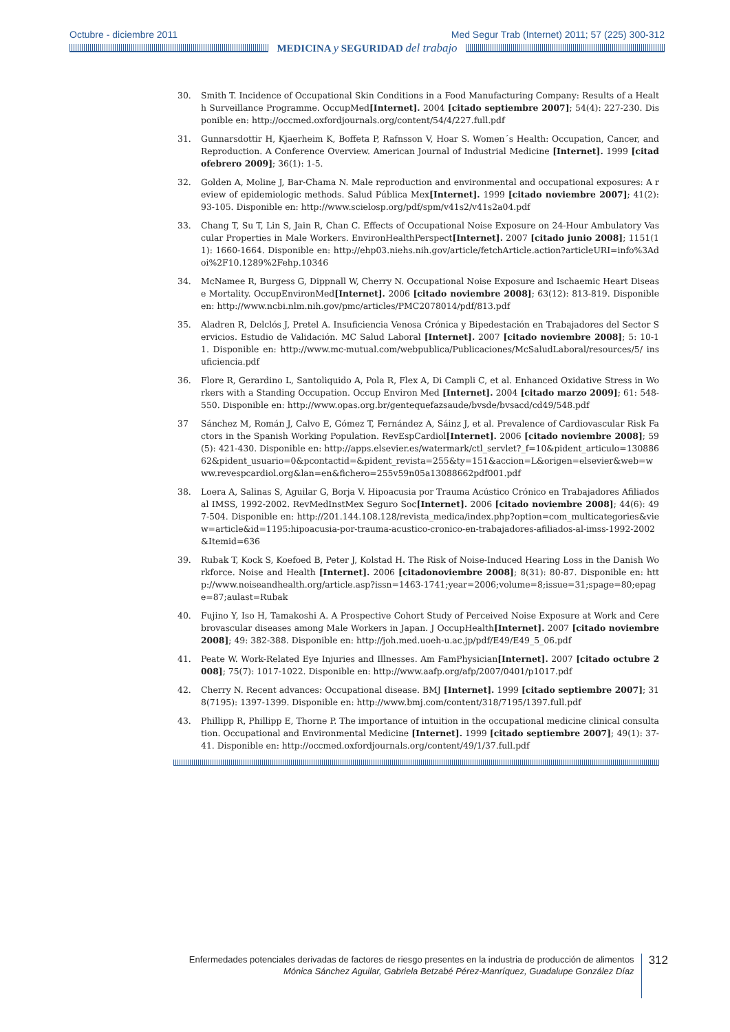Octubre - diciembre 2011 Med Segur Trab (Internet) 2011; 57 (225) 300-312
MEDICINA y SEGURIDAD del trabajo
30. Smith T. Incidence of Occupational Skin Conditions in a Food Manufacturing Company: Results of a Health Surveillance Programme. OccupMed[Internet]. 2004 [citado septiembre 2007]; 54(4): 227-230. Disponible en: http://occmed.oxfordjournals.org/content/54/4/227.full.pdf
31. Gunnarsdottir H, Kjaerheim K, Boffeta P, Rafnsson V, Hoar S. Women´s Health: Occupation, Cancer, and Reproduction. A Conference Overview. American Journal of Industrial Medicine [Internet]. 1999 [citadofebrero 2009]; 36(1): 1-5.
32. Golden A, Moline J, Bar-Chama N. Male reproduction and environmental and occupational exposures: A review of epidemiologic methods. Salud Pública Mex[Internet]. 1999 [citado noviembre 2007]; 41(2): 93-105. Disponible en: http://www.scielosp.org/pdf/spm/v41s2/v41s2a04.pdf
33. Chang T, Su T, Lin S, Jain R, Chan C. Effects of Occupational Noise Exposure on 24-Hour Ambulatory Vascular Properties in Male Workers. EnvironHealthPerspect[Internet]. 2007 [citado junio 2008]; 1151(11): 1660-1664. Disponible en: http://ehp03.niehs.nih.gov/article/fetchArticle.action?articleURI=info%3Adoi%2F10.1289%2Fehp.10346
34. McNamee R, Burgess G, Dippnall W, Cherry N. Occupational Noise Exposure and Ischaemic Heart Disease Mortality. OccupEnvironMed[Internet]. 2006 [citado noviembre 2008]; 63(12): 813-819. Disponible en: http://www.ncbi.nlm.nih.gov/pmc/articles/PMC2078014/pdf/813.pdf
35. Aladren R, Delclós J, Pretel A. Insuficiencia Venosa Crónica y Bipedestación en Trabajadores del Sector Servicios. Estudio de Validación. MC Salud Laboral [Internet]. 2007 [citado noviembre 2008]; 5: 10-11. Disponible en: http://www.mc-mutual.com/webpublica/Publicaciones/McSaludLaboral/resources/5/ insuficiencia.pdf
36. Flore R, Gerardino L, Santoliquido A, Pola R, Flex A, Di Campli C, et al. Enhanced Oxidative Stress in Workers with a Standing Occupation. Occup Environ Med [Internet]. 2004 [citado marzo 2009]; 61: 548-550. Disponible en: http://www.opas.org.br/gentequefazsaude/bvsde/bvsacd/cd49/548.pdf
37 Sánchez M, Román J, Calvo E, Gómez T, Fernández A, Sáinz J, et al. Prevalence of Cardiovascular Risk Factors in the Spanish Working Population. RevEspCardiol[Internet]. 2006 [citado noviembre 2008]; 59(5): 421-430. Disponible en: http://apps.elsevier.es/watermark/ctl_servlet?_f=10&pident_articulo=13088662&pident_usuario=0&pcontactid=&pident_revista=255&ty=151&accion=L&origen=elsevier&web=www.revespcardiol.org&lan=en&fichero=255v59n05a13088662pdf001.pdf
38. Loera A, Salinas S, Aguilar G, Borja V. Hipoacusia por Trauma Acústico Crónico en Trabajadores Afiliados al IMSS, 1992-2002. RevMedInstMex Seguro Soc[Internet]. 2006 [citado noviembre 2008]; 44(6): 497-504. Disponible en: http://201.144.108.128/revista_medica/index.php?option=com_multicategories&view=article&id=1195:hipoacusia-por-trauma-acustico-cronico-en-trabajadores-afiliados-al-imss-1992-2002&Itemid=636
39. Rubak T, Kock S, Koefoed B, Peter J, Kolstad H. The Risk of Noise-Induced Hearing Loss in the Danish Workforce. Noise and Health [Internet]. 2006 [citadonoviembre 2008]; 8(31): 80-87. Disponible en: http://www.noiseandhealth.org/article.asp?issn=1463-1741;year=2006;volume=8;issue=31;spage=80;epage=87;aulast=Rubak
40. Fujino Y, Iso H, Tamakoshi A. A Prospective Cohort Study of Perceived Noise Exposure at Work and Cerebrovascular diseases among Male Workers in Japan. J OccupHealth[Internet]. 2007 [citado noviembre 2008]; 49: 382-388. Disponible en: http://joh.med.uoeh-u.ac.jp/pdf/E49/E49_5_06.pdf
41. Peate W. Work-Related Eye Injuries and Illnesses. Am FamPhysician[Internet]. 2007 [citado octubre 2008]; 75(7): 1017-1022. Disponible en: http://www.aafp.org/afp/2007/0401/p1017.pdf
42. Cherry N. Recent advances: Occupational disease. BMJ [Internet]. 1999 [citado septiembre 2007]; 318(7195): 1397-1399. Disponible en: http://www.bmj.com/content/318/7195/1397.full.pdf
43. Phillipp R, Phillipp E, Thorne P. The importance of intuition in the occupational medicine clinical consultation. Occupational and Environmental Medicine [Internet]. 1999 [citado septiembre 2007]; 49(1): 37-41. Disponible en: http://occmed.oxfordjournals.org/content/49/1/37.full.pdf
Enfermedades potenciales derivadas de factores de riesgo presentes en la industria de producción de alimentos
Mónica Sánchez Aguilar, Gabriela Betzabé Pérez-Manríquez, Guadalupe González Díaz
312